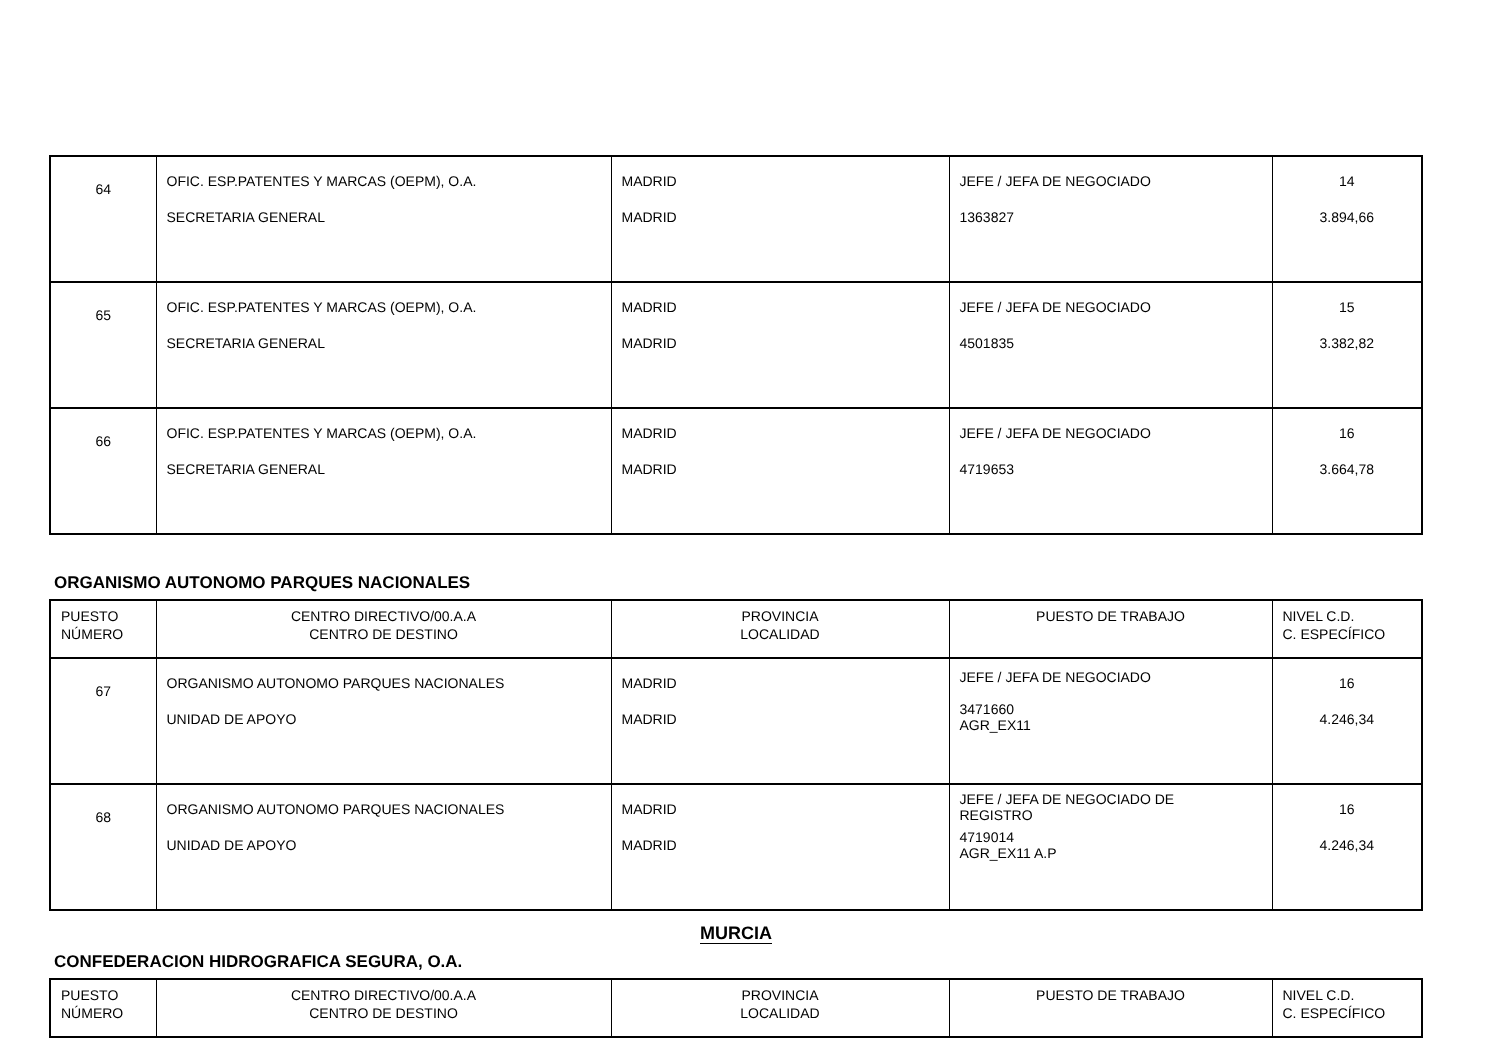| 64 | OFIC. ESP.PATENTES Y MARCAS (OEPM), O.A. SECRETARIA GENERAL | MADRID MADRID | JEFE / JEFA DE NEGOCIADO 1363827 | 14 3.894,66 |
| 65 | OFIC. ESP.PATENTES Y MARCAS (OEPM), O.A. SECRETARIA GENERAL | MADRID MADRID | JEFE / JEFA DE NEGOCIADO 4501835 | 15 3.382,82 |
| 66 | OFIC. ESP.PATENTES Y MARCAS (OEPM), O.A. SECRETARIA GENERAL | MADRID MADRID | JEFE / JEFA DE NEGOCIADO 4719653 | 16 3.664,78 |
ORGANISMO AUTONOMO PARQUES NACIONALES
| PUESTO NÚMERO | CENTRO DIRECTIVO/00.A.A CENTRO DE DESTINO | PROVINCIA LOCALIDAD | PUESTO DE TRABAJO | NIVEL C.D. C. ESPECÍFICO |
| --- | --- | --- | --- | --- |
| 67 | ORGANISMO AUTONOMO PARQUES NACIONALES UNIDAD DE APOYO | MADRID MADRID | JEFE / JEFA DE NEGOCIADO 3471660 AGR_EX11 | 16 4.246,34 |
| 68 | ORGANISMO AUTONOMO PARQUES NACIONALES UNIDAD DE APOYO | MADRID MADRID | JEFE / JEFA DE NEGOCIADO DE REGISTRO 4719014 AGR_EX11 A.P | 16 4.246,34 |
MURCIA
CONFEDERACION HIDROGRAFICA SEGURA, O.A.
| PUESTO NÚMERO | CENTRO DIRECTIVO/00.A.A CENTRO DE DESTINO | PROVINCIA LOCALIDAD | PUESTO DE TRABAJO | NIVEL C.D. C. ESPECÍFICO |
| --- | --- | --- | --- | --- |